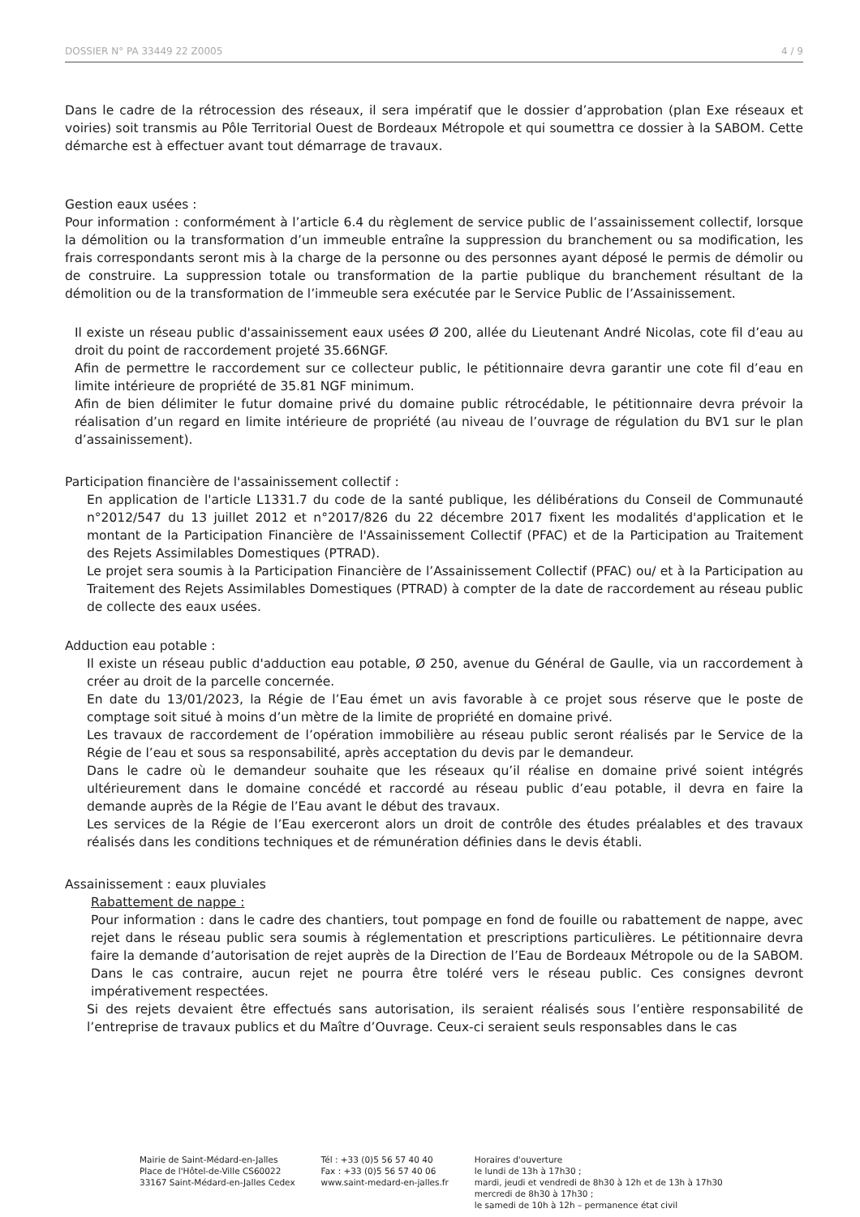DOSSIER N° PA 33449 22 Z0005 4 / 9
Dans le cadre de la rétrocession des réseaux, il sera impératif que le dossier d’approbation (plan Exe réseaux et voiries) soit transmis au Pôle Territorial Ouest de Bordeaux Métropole et qui soumettra ce dossier à la SABOM. Cette démarche est à effectuer avant tout démarrage de travaux.
Gestion eaux usées :
Pour information : conformément à l’article 6.4 du règlement de service public de l’assainissement collectif, lorsque la démolition ou la transformation d’un immeuble entraîne la suppression du branchement ou sa modification, les frais correspondants seront mis à la charge de la personne ou des personnes ayant déposé le permis de démolir ou de construire. La suppression totale ou transformation de la partie publique du branchement résultant de la démolition ou de la transformation de l’immeuble sera exécutée par le Service Public de l’Assainissement.
Il existe un réseau public d'assainissement eaux usées Ø 200, allée du Lieutenant André Nicolas, cote fil d’eau au droit du point de raccordement projeté 35.66NGF.
Afin de permettre le raccordement sur ce collecteur public, le pétitionnaire devra garantir une cote fil d’eau en limite intérieure de propriété de 35.81 NGF minimum.
Afin de bien délimiter le futur domaine privé du domaine public rétrocédable, le pétitionnaire devra prévoir la réalisation d’un regard en limite intérieure de propriété (au niveau de l’ouvrage de régulation du BV1 sur le plan d’assainissement).
Participation financière de l'assainissement collectif :
En application de l'article L1331.7 du code de la santé publique, les délibérations du Conseil de Communauté n°2012/547 du 13 juillet 2012 et n°2017/826 du 22 décembre 2017 fixent les modalités d'application et le montant de la Participation Financière de l'Assainissement Collectif (PFAC) et de la Participation au Traitement des Rejets Assimilables Domestiques (PTRAD).
Le projet sera soumis à la Participation Financière de l’Assainissement Collectif (PFAC) ou/ et à la Participation au Traitement des Rejets Assimilables Domestiques (PTRAD) à compter de la date de raccordement au réseau public de collecte des eaux usées.
Adduction eau potable :
Il existe un réseau public d'adduction eau potable, Ø 250, avenue du Général de Gaulle, via un raccordement à créer au droit de la parcelle concernée.
En date du 13/01/2023, la Régie de l’Eau émet un avis favorable à ce projet sous réserve que le poste de comptage soit situé à moins d’un mètre de la limite de propriété en domaine privé.
Les travaux de raccordement de l’opération immobilière au réseau public seront réalisés par le Service de la Régie de l’eau et sous sa responsabilité, après acceptation du devis par le demandeur.
Dans le cadre où le demandeur souhaite que les réseaux qu’il réalise en domaine privé soient intégrés ultérieurement dans le domaine concédé et raccordé au réseau public d’eau potable, il devra en faire la demande auprès de la Régie de l’Eau avant le début des travaux.
Les services de la Régie de l’Eau exerceront alors un droit de contrôle des études préalables et des travaux réalisés dans les conditions techniques et de rémunération définies dans le devis établi.
Assainissement : eaux pluviales
Rabattement de nappe :
Pour information : dans le cadre des chantiers, tout pompage en fond de fouille ou rabattement de nappe, avec rejet dans le réseau public sera soumis à réglementation et prescriptions particulières. Le pétitionnaire devra faire la demande d’autorisation de rejet auprès de la Direction de l’Eau de Bordeaux Métropole ou de la SABOM. Dans le cas contraire, aucun rejet ne pourra être toléré vers le réseau public. Ces consignes devront impérativement respectées.
Si des rejets devaient être effectués sans autorisation, ils seraient réalisés sous l’entière responsabilité de l’entreprise de travaux publics et du Maître d’Ouvrage. Ceux-ci seraient seuls responsables dans le cas
Mairie de Saint-Médard-en-Jalles
Place de l'Hôtel-de-Ville CS60022
33167 Saint-Médard-en-Jalles Cedex
Tél : +33 (0)5 56 57 40 40
Fax : +33 (0)5 56 57 40 06
www.saint-medard-en-jalles.fr
Horaires d'ouverture
le lundi de 13h à 17h30 ;
mardi, jeudi et vendredi de 8h30 à 12h et de 13h à 17h30
mercredi de 8h30 à 17h30 ;
le samedi de 10h à 12h – permanence état civil